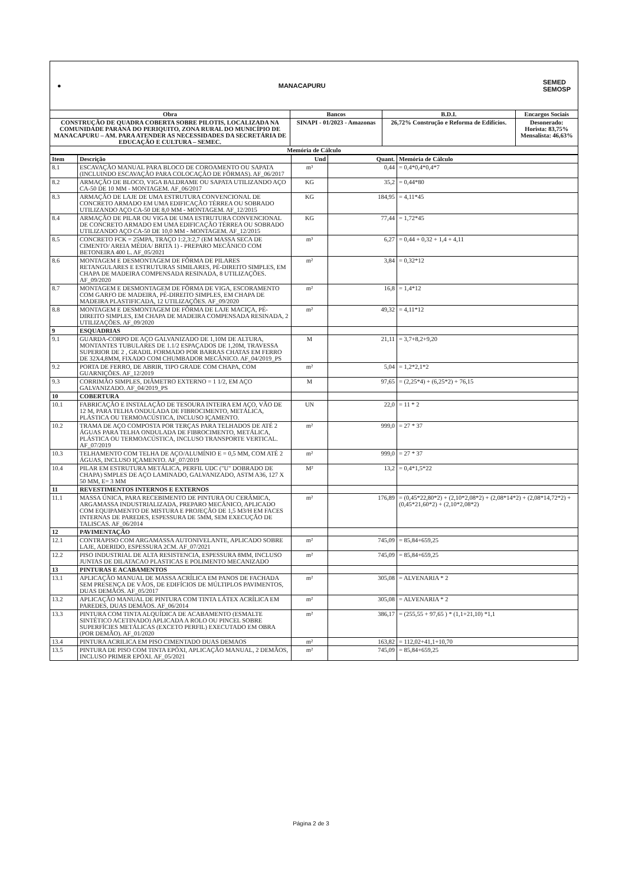● MANACAPURU SEMED
SEMOSP
| Obra | Bancos | B.D.I. | Encargos Sociais |
| CONSTRUÇÃO DE QUADRA COBERTA SOBRE PILOTIS, LOCALIZADA NA COMUNIDADE PARANÁ DO PERIQUITO, ZONA RURAL DO MUNICÍPIO DE MANACAPURU – AM. PARA ATENDER AS NECESSIDADES DA SECRETÁRIA DE EDUCAÇÃO E CULTURA – SEMEC. | SINAPI - 01/2023 - Amazonas | 26,72% Construção e Reforma de Edifícios. | Desonerado: Horista: 83,75% Mensalista: 46,63% |
| Memória de Cálculo | | | |
| Item | Descrição | Und | Quant. | Memória de Cálculo |
| --- | --- | --- | --- | --- |
| 8.1 | ESCAVAÇÃO MANUAL PARA BLOCO DE COROAMENTO OU SAPATA (INCLUINDO ESCAVAÇÃO PARA COLOCAÇÃO DE FÔRMAS). AF_06/2017 | m³ | 0,44 | = 0,4*0,4*0,4*7 |
| 8.2 | ARMAÇÃO DE BLOCO, VIGA BALDRAME OU SAPATA UTILIZANDO AÇO CA-50 DE 10 MM - MONTAGEM. AF_06/2017 | KG | 35,2 | = 0,44*80 |
| 8.3 | ARMAÇÃO DE LAJE DE UMA ESTRUTURA CONVENCIONAL DE CONCRETO ARMADO EM UMA EDIFICAÇÃO TÉRREA OU SOBRADO UTILIZANDO AÇO CA-50 DE 8,0 MM - MONTAGEM. AF_12/2015 | KG | 184,95 | = 4,11*45 |
| 8.4 | ARMAÇÃO DE PILAR OU VIGA DE UMA ESTRUTURA CONVENCIONAL DE CONCRETO ARMADO EM UMA EDIFICAÇÃO TÉRREA OU SOBRADO UTILIZANDO AÇO CA-50 DE 10,0 MM - MONTAGEM. AF_12/2015 | KG | 77,44 | = 1,72*45 |
| 8.5 | CONCRETO FCK = 25MPA, TRAÇO 1:2,3:2,7 (EM MASSA SECA DE CIMENTO/ AREIA MÉDIA/ BRITA 1) - PREPARO MECÂNICO COM BETONEIRA 400 L. AF_05/2021 | m³ | 6,27 | = 0,44 + 0,32 + 1,4 + 4,11 |
| 8.6 | MONTAGEM E DESMONTAGEM DE FÔRMA DE PILARES RETANGULARES E ESTRUTURAS SIMILARES, PÉ-DIREITO SIMPLES, EM CHAPA DE MADEIRA COMPENSADA RESINADA, 8 UTILIZAÇÕES. AF_09/2020 | m² | 3,84 | = 0,32*12 |
| 8.7 | MONTAGEM E DESMONTAGEM DE FÔRMA DE VIGA, ESCORAMENTO COM GARFO DE MADEIRA, PÉ-DIREITO SIMPLES, EM CHAPA DE MADEIRA PLASTIFICADA, 12 UTILIZAÇÕES. AF_09/2020 | m² | 16,8 | = 1,4*12 |
| 8.8 | MONTAGEM E DESMONTAGEM DE FÔRMA DE LAJE MACIÇA, PÉ-DIREITO SIMPLES, EM CHAPA DE MADEIRA COMPENSADA RESINADA, 2 UTILIZAÇÕES. AF_09/2020 | m² | 49,32 | = 4,11*12 |
| 9 | ESQUADRIAS | | | |
| 9.1 | GUARDA-CORPO DE AÇO GALVANIZADO DE 1,10M DE ALTURA, MONTANTES TUBULARES DE 1.1/2 ESPAÇADOS DE 1,20M, TRAVESSA SUPERIOR DE 2 , GRADIL FORMADO POR BARRAS CHATAS EM FERRO DE 32X4,8MM, FIXADO COM CHUMBADOR MECÂNICO. AF_04/2019_PS | M | 21,11 | = 3,7+8,2+9,20 |
| 9.2 | PORTA DE FERRO, DE ABRIR, TIPO GRADE COM CHAPA, COM GUARNIÇÕES. AF_12/2019 | m² | 5,04 | = 1,2*2,1*2 |
| 9.3 | CORRIMÃO SIMPLES, DIÂMETRO EXTERNO = 1 1/2, EM AÇO GALVANIZADO. AF_04/2019_PS | M | 97,65 | = (2,25*4) + (6,25*2) + 76,15 |
| 10 | COBERTURA | | | |
| 10.1 | FABRICAÇÃO E INSTALAÇÃO DE TESOURA INTEIRA EM AÇO, VÃO DE 12 M, PARA TELHA ONDULADA DE FIBROCIMENTO, METÁLICA, PLÁSTICA OU TERMOACÚSTICA, INCLUSO IÇAMENTO. | UN | 22,0 | = 11 * 2 |
| 10.2 | TRAMA DE AÇO COMPOSTA POR TERÇAS PARA TELHADOS DE ATÉ 2 ÁGUAS PARA TELHA ONDULADA DE FIBROCIMENTO, METÁLICA, PLÁSTICA OU TERMOACÚSTICA, INCLUSO TRANSPORTE VERTICAL. AF_07/2019 | m² | 999,0 | = 27 * 37 |
| 10.3 | TELHAMENTO COM TELHA DE AÇO/ALUMÍNIO E = 0,5 MM, COM ATÉ 2 ÁGUAS, INCLUSO IÇAMENTO. AF_07/2019 | m² | 999,0 | = 27 * 37 |
| 10.4 | PILAR EM ESTRUTURA METÁLICA, PERFIL UDC ("U" DOBRADO DE CHAPA) SMPLES DE AÇO LAMINADO, GALVANIZADO, ASTM A36, 127 X 50 MM, E= 3 MM | M² | 13,2 | = 0,4*1,5*22 |
| 11 | REVESTIMENTOS INTERNOS E EXTERNOS | | | |
| 11.1 | MASSA ÚNICA, PARA RECEBIMENTO DE PINTURA OU CERÂMICA, ARGAMASSA INDUSTRIALIZADA, PREPARO MECÂNICO, APLICADO COM EQUIPAMENTO DE MISTURA E PROJEÇÃO DE 1,5 M3/H EM FACES INTERNAS DE PAREDES, ESPESSURA DE 5MM, SEM EXECUÇÃO DE TALISCAS. AF_06/2014 | m² | 176,89 | = (0,45*22,80*2) + (2,10*2,08*2) + (2,08*14*2) + (2,08*14,72*2) + (0,45*21,60*2) + (2,10*2,08*2) |
| 12 | PAVIMENTAÇÃO | | | |
| 12.1 | CONTRAPISO COM ARGAMASSA AUTONIVELANTE, APLICADO SOBRE LAJE, ADERIDO, ESPESSURA 2CM. AF_07/2021 | m² | 745,09 | = 85,84+659,25 |
| 12.2 | PISO INDUSTRIAL DE ALTA RESISTENCIA, ESPESSURA 8MM, INCLUSO JUNTAS DE DILATACAO PLASTICAS E POLIMENTO MECANIZADO | m² | 745,09 | = 85,84+659,25 |
| 13 | PINTURAS E ACABAMENTOS | | | |
| 13.1 | APLICAÇÃO MANUAL DE MASSA ACRÍLICA EM PANOS DE FACHADA SEM PRESENÇA DE VÃOS, DE EDIFÍCIOS DE MÚLTIPLOS PAVIMENTOS, DUAS DEMÃOS. AF_05/2017 | m² | 305,08 | = ALVENARIA * 2 |
| 13.2 | APLICAÇÃO MANUAL DE PINTURA COM TINTA LÁTEX ACRÍLICA EM PAREDES, DUAS DEMÃOS. AF_06/2014 | m² | 305,08 | = ALVENARIA * 2 |
| 13.3 | PINTURA COM TINTA ALQUÍDICA DE ACABAMENTO (ESMALTE SINTÉTICO ACETINADO) APLICADA A ROLO OU PINCEL SOBRE SUPERFÍCIES METÁLICAS (EXCETO PERFIL) EXECUTADO EM OBRA (POR DEMÃO). AF_01/2020 | m² | 386,17 | = (255,55 + 97,65 ) * (1,1+21,10) *1,1 |
| 13.4 | PINTURA ACRILICA EM PISO CIMENTADO DUAS DEMAOS | m² | 163,82 | = 112,02+41,1+10,70 |
| 13.5 | PINTURA DE PISO COM TINTA EPÓXI, APLICAÇÃO MANUAL, 2 DEMÃOS, INCLUSO PRIMER EPÓXI. AF_05/2021 | m² | 745,09 | = 85,84+659,25 |
Página 2 de 3